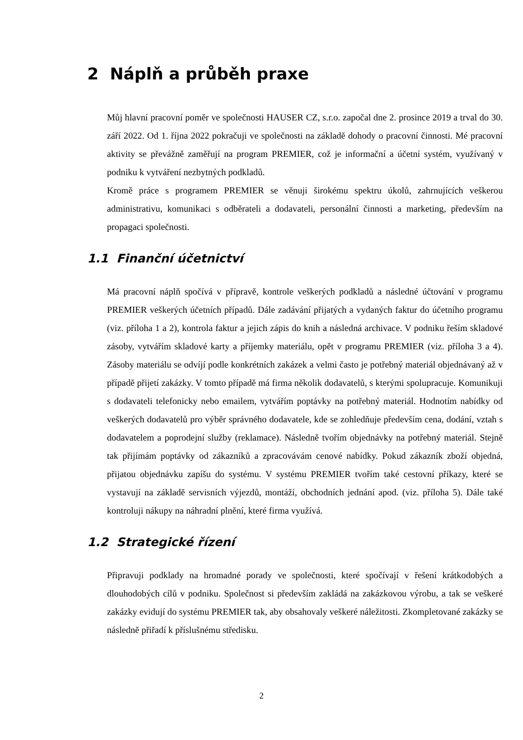2 Náplň a průběh praxe
Můj hlavní pracovní poměr ve společnosti HAUSER CZ, s.r.o. započal dne 2. prosince 2019 a trval do 30. září 2022. Od 1. října 2022 pokračuji ve společnosti na základě dohody o pracovní činnosti. Mé pracovní aktivity se převážně zaměřují na program PREMIER, což je informační a účetní systém, využívaný v podniku k vytváření nezbytných podkladů.
Kromě práce s programem PREMIER se věnuji širokému spektru úkolů, zahrnujících veškerou administrativu, komunikaci s odběrateli a dodavateli, personální činnosti a marketing, především na propagaci společnosti.
1.1 Finanční účetnictví
Má pracovní náplň spočívá v přípravě, kontrole veškerých podkladů a následné účtování v programu PREMIER veškerých účetních případů. Dále zadávání přijatých a vydaných faktur do účetního programu (viz. příloha 1 a 2), kontrola faktur a jejich zápis do knih a následná archivace. V podniku řeším skladové zásoby, vytvářím skladové karty a příjemky materiálu, opět v programu PREMIER (viz. příloha 3 a 4). Zásoby materiálu se odvíjí podle konkrétních zakázek a velmi často je potřebný materiál objednávaný až v případě přijetí zakázky. V tomto případě má firma několik dodavatelů, s kterými spolupracuje. Komunikuji s dodavateli telefonicky nebo emailem, vytvářím poptávky na potřebný materiál. Hodnotím nabídky od veškerých dodavatelů pro výběr správného dodavatele, kde se zohledňuje především cena, dodání, vztah s dodavatelem a poprodejní služby (reklamace). Následně tvořím objednávky na potřebný materiál. Stejně tak přijímám poptávky od zákazníků a zpracovávám cenové nabídky. Pokud zákazník zboží objedná, přijatou objednávku zapíšu do systému. V systému PREMIER tvořím také cestovní příkazy, které se vystavují na základě servisních výjezdů, montáží, obchodních jednání apod. (viz. příloha 5). Dále také kontroluji nákupy na náhradní plnění, které firma využívá.
1.2 Strategické řízení
Připravuji podklady na hromadné porady ve společnosti, které spočívají v řešení krátkodobých a dlouhodobých cílů v podniku. Společnost si především zakládá na zakázkovou výrobu, a tak se veškeré zakázky evidují do systému PREMIER tak, aby obsahovaly veškeré náležitosti. Zkompletované zakázky se následně přiřadí k příslušnému středisku.
2